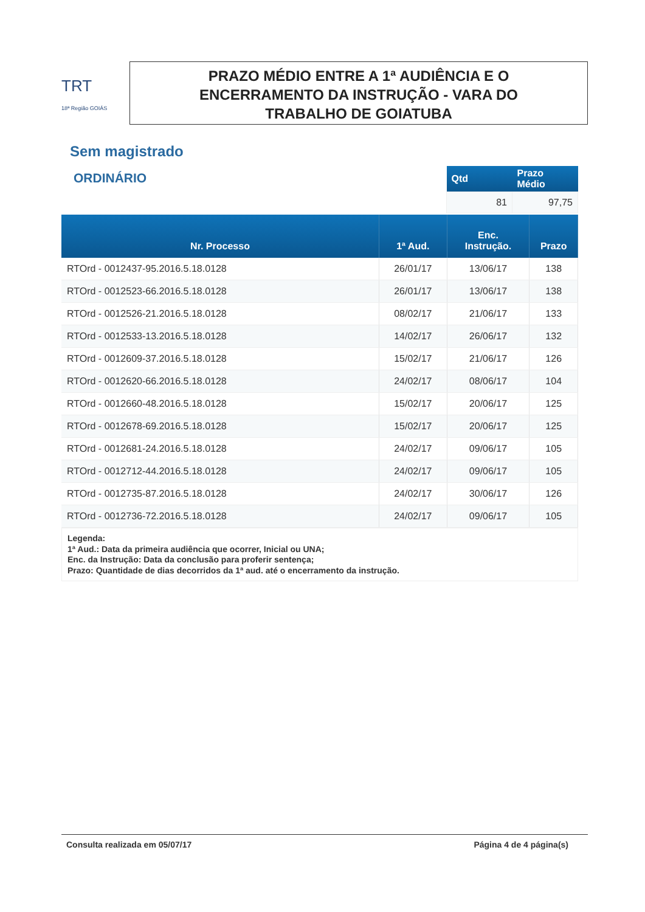TRT
18ª Região GOIÁS
PRAZO MÉDIO ENTRE A 1ª AUDIÊNCIA E O
ENCERRAMENTO DA INSTRUÇÃO - VARA DO
TRABALHO DE GOIATUBA
Sem magistrado
ORDINÁRIO
| Qtd | Prazo Médio |
| --- | --- |
| 81 | 97,75 |
| Nr. Processo | 1ª Aud. | Enc. Instrução. | Prazo |
| --- | --- | --- | --- |
| RTOrd - 0012437-95.2016.5.18.0128 | 26/01/17 | 13/06/17 | 138 |
| RTOrd - 0012523-66.2016.5.18.0128 | 26/01/17 | 13/06/17 | 138 |
| RTOrd - 0012526-21.2016.5.18.0128 | 08/02/17 | 21/06/17 | 133 |
| RTOrd - 0012533-13.2016.5.18.0128 | 14/02/17 | 26/06/17 | 132 |
| RTOrd - 0012609-37.2016.5.18.0128 | 15/02/17 | 21/06/17 | 126 |
| RTOrd - 0012620-66.2016.5.18.0128 | 24/02/17 | 08/06/17 | 104 |
| RTOrd - 0012660-48.2016.5.18.0128 | 15/02/17 | 20/06/17 | 125 |
| RTOrd - 0012678-69.2016.5.18.0128 | 15/02/17 | 20/06/17 | 125 |
| RTOrd - 0012681-24.2016.5.18.0128 | 24/02/17 | 09/06/17 | 105 |
| RTOrd - 0012712-44.2016.5.18.0128 | 24/02/17 | 09/06/17 | 105 |
| RTOrd - 0012735-87.2016.5.18.0128 | 24/02/17 | 30/06/17 | 126 |
| RTOrd - 0012736-72.2016.5.18.0128 | 24/02/17 | 09/06/17 | 105 |
Legenda:
1ª Aud.: Data da primeira audiência que ocorrer, Inicial ou UNA;
Enc. da Instrução: Data da conclusão para proferir sentença;
Prazo: Quantidade de dias decorridos da 1ª aud. até o encerramento da instrução.
Consulta realizada em 05/07/17 Página 4 de 4 página(s)